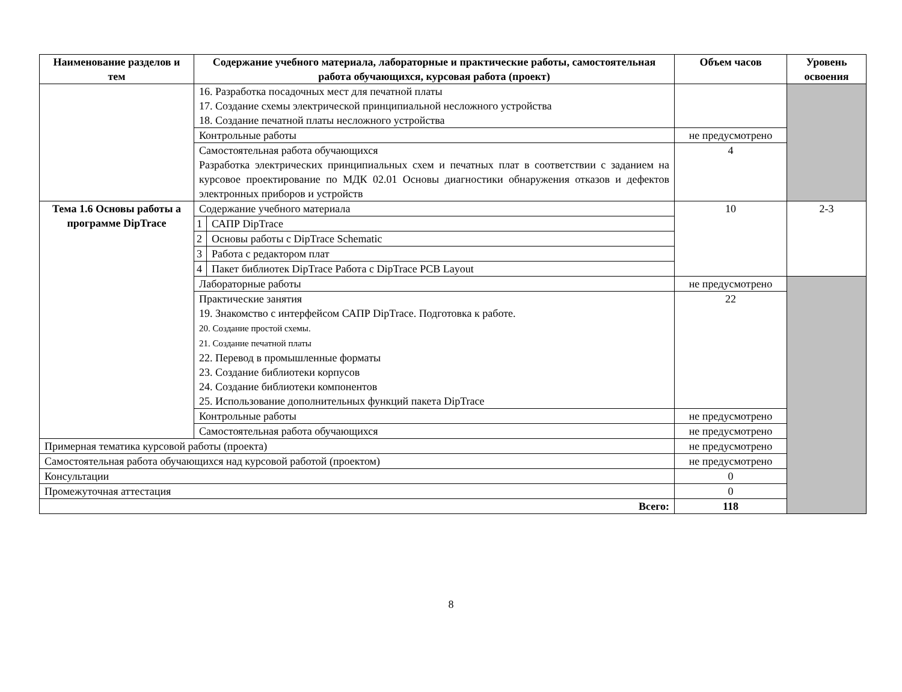| Наименование разделов и тем | Содержание учебного материала, лабораторные и практические работы, самостоятельная работа обучающихся, курсовая работа (проект) | | Объем часов | Уровень освоения |
| --- | --- | --- | --- | --- |
| | 16. Разработка посадочных мест для печатной платы 17. Создание схемы электрической принципиальной несложного устройства 18. Создание печатной платы несложного устройства | | | |
| | Контрольные работы | | не предусмотрено | |
| | Самостоятельная работа обучающихся Разработка электрических принципиальных схем и печатных плат в соответствии с заданием на курсовое проектирование по МДК 02.01 Основы диагностики обнаружения отказов и дефектов электронных приборов и устройств | | 4 | |
| Тема 1.6 Основы работы а программе DipTrace | Содержание учебного материала | | 10 | 2-3 |
| | 1 | САПР DipTrace | | |
| | 2 | Основы работы с DipTrace Schematic | | |
| | 3 | Работа с редактором плат | | |
| | 4 | Пакет библиотек DipTrace Работа с DipTrace PCB Layout | | |
| | Лабораторные работы | | не предусмотрено | |
| | Практические занятия 19. Знакомство с интерфейсом САПР DipTrace. Подготовка к работе. 20. Создание простой схемы. 21. Создание печатной платы 22. Перевод в промышленные форматы 23. Создание библиотеки корпусов 24. Создание библиотеки компонентов 25. Использование дополнительных функций пакета DipTrace | | 22 | |
| | Контрольные работы | | не предусмотрено | |
| | Самостоятельная работа обучающихся | | не предусмотрено | |
| Примерная тематика курсовой работы (проекта) | | | не предусмотрено | |
| Самостоятельная работа обучающихся над курсовой работой (проектом) | | | не предусмотрено | |
| Консультации | | | 0 | |
| Промежуточная аттестация | | | 0 | |
| Всего: | | | 118 | |
8